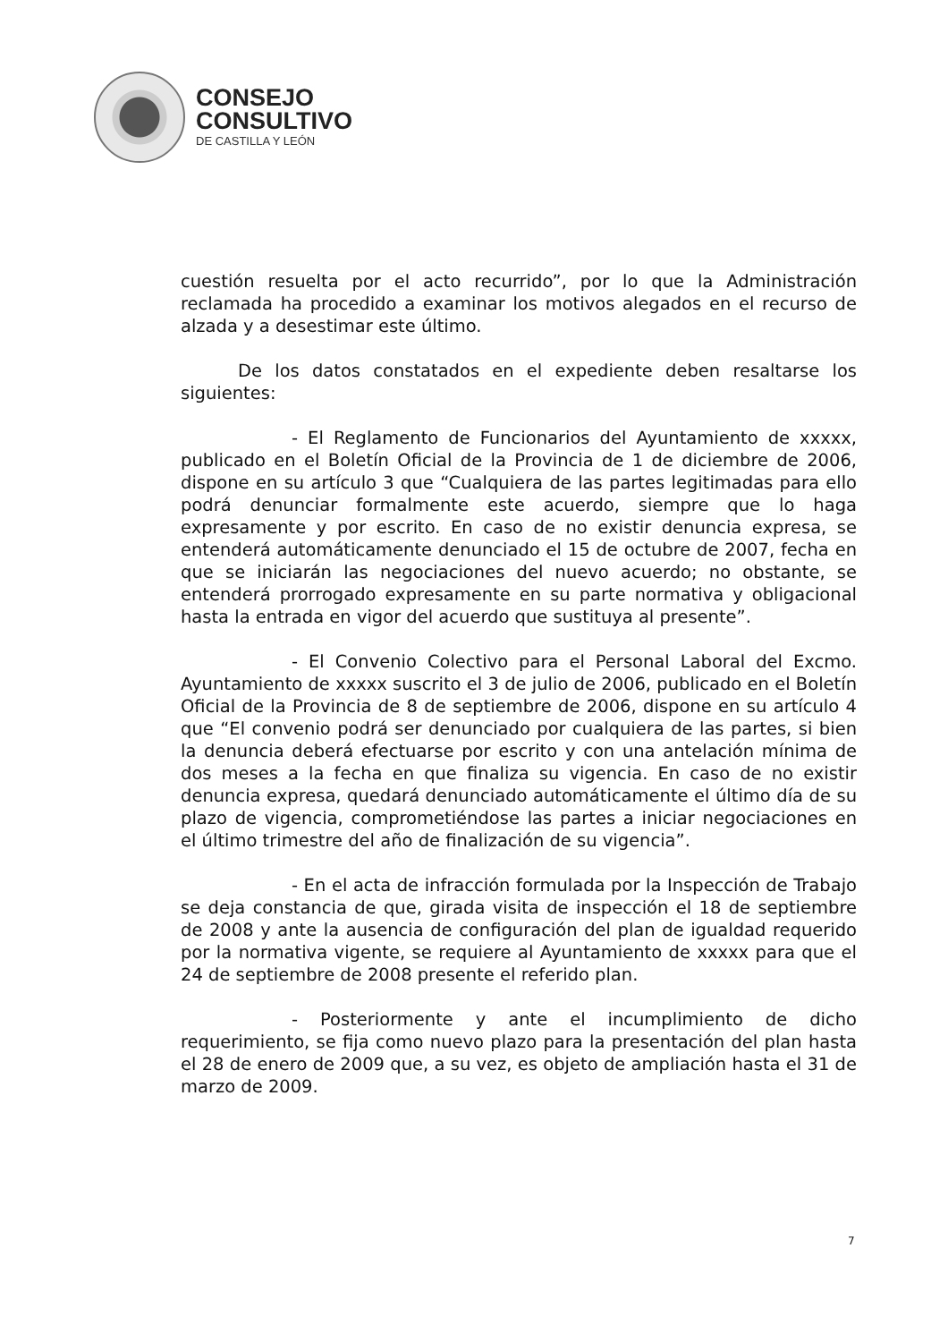CONSEJO
CONSULTIVO
DE CASTILLA Y LEÓN
cuestión resuelta por el acto recurrido”, por lo que la Administración reclamada ha procedido a examinar los motivos alegados en el recurso de alzada y a desestimar este último.
De los datos constatados en el expediente deben resaltarse los siguientes:
- El Reglamento de Funcionarios del Ayuntamiento de xxxxx, publicado en el Boletín Oficial de la Provincia de 1 de diciembre de 2006, dispone en su artículo 3 que “Cualquiera de las partes legitimadas para ello podrá denunciar formalmente este acuerdo, siempre que lo haga expresamente y por escrito. En caso de no existir denuncia expresa, se entenderá automáticamente denunciado el 15 de octubre de 2007, fecha en que se iniciarán las negociaciones del nuevo acuerdo; no obstante, se entenderá prorrogado expresamente en su parte normativa y obligacional hasta la entrada en vigor del acuerdo que sustituya al presente”.
- El Convenio Colectivo para el Personal Laboral del Excmo. Ayuntamiento de xxxxx suscrito el 3 de julio de 2006, publicado en el Boletín Oficial de la Provincia de 8 de septiembre de 2006, dispone en su artículo 4 que “El convenio podrá ser denunciado por cualquiera de las partes, si bien la denuncia deberá efectuarse por escrito y con una antelación mínima de dos meses a la fecha en que finaliza su vigencia. En caso de no existir denuncia expresa, quedará denunciado automáticamente el último día de su plazo de vigencia, comprometiéndose las partes a iniciar negociaciones en el último trimestre del año de finalización de su vigencia”.
- En el acta de infracción formulada por la Inspección de Trabajo se deja constancia de que, girada visita de inspección el 18 de septiembre de 2008 y ante la ausencia de configuración del plan de igualdad requerido por la normativa vigente, se requiere al Ayuntamiento de xxxxx para que el 24 de septiembre de 2008 presente el referido plan.
- Posteriormente y ante el incumplimiento de dicho requerimiento, se fija como nuevo plazo para la presentación del plan hasta el 28 de enero de 2009 que, a su vez, es objeto de ampliación hasta el 31 de marzo de 2009.
7